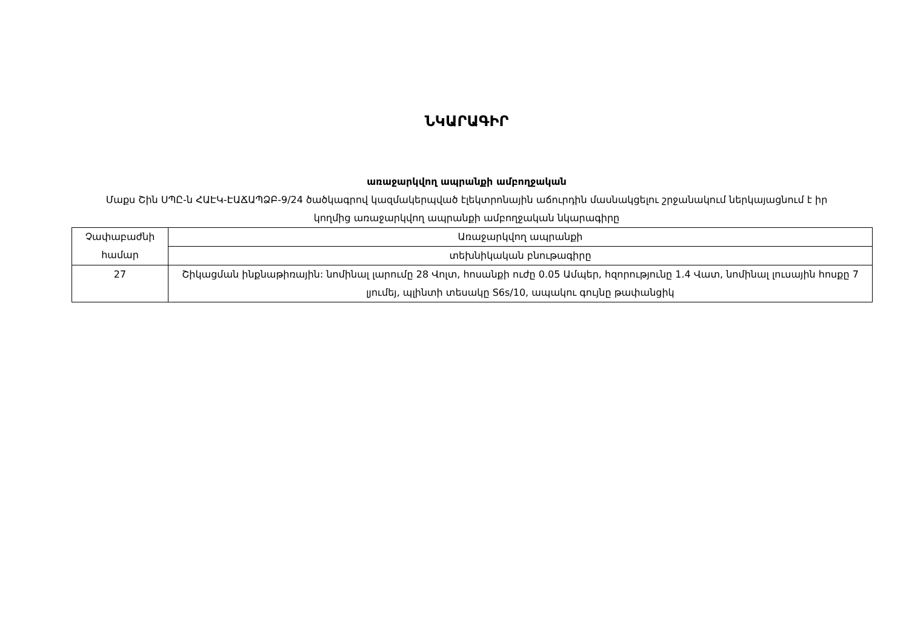ՆԿԱՐԱԳԻՐ
առաջարկվող ապրանքի ամբողջական
Մաքս Շին ՍՊԸ-ն ՀԱԷԿ-ԷԱՃԱՊՁԲ-9/24 ծածկագրով կազմակերպված էլեկտրոնային աճուրդին մասնակցելու շրջանակում ներկայացնում է իր կողմից առաջարկվող ապրանքի ամբողջական նկարագիրը
| Չափաբաժնի համար | Առաջարկվող ապրանքի |
| --- | --- |
| | տեխնիկական բնութագիրը |
| 27 | Շիկացման ինքնաթիռային: նոմինալ լարումը 28 Վոլտ, հոսանքի ուժը 0.05 Ամպեր, հզորությունը 1.4 Վատ, նոմինալ լուսային հոսքը 7 լյումեյ, պլինտի տեսակը S6s/10, ապակու գույնը թափանցիկ |